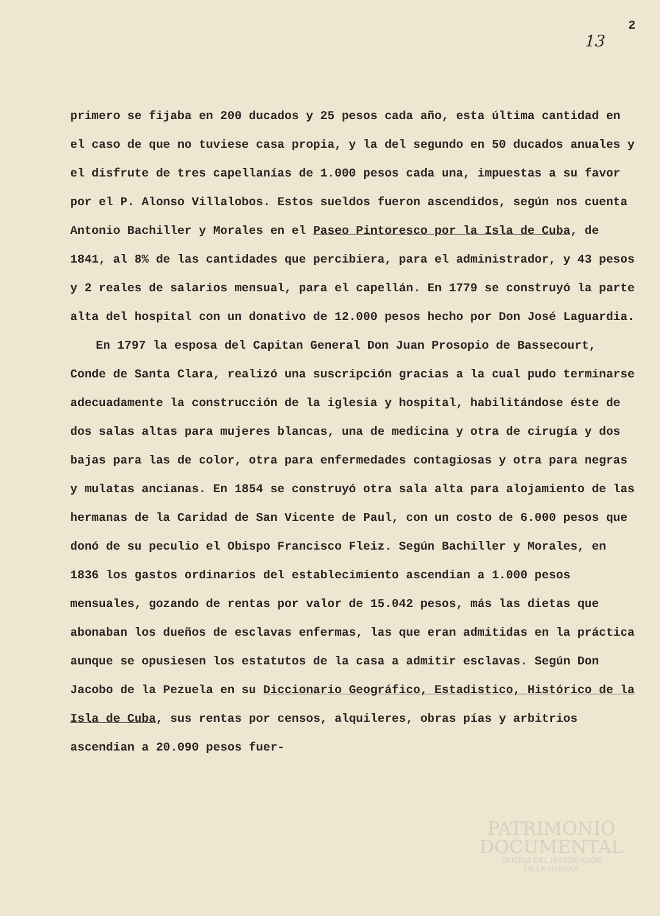13 2
primero se fijaba en 200 ducados y 25 pesos cada año, esta última cantidad en el caso de que no tuviese casa propia, y la del segundo en 50 ducados anuales y el disfrute de tres capellanías de 1.000 pesos cada una, impuestas a su favor por el P. Alonso Villalobos. Estos sueldos fueron ascendidos, según nos cuenta Antonio Bachiller y Morales en el Paseo Pintoresco por la Isla de Cuba, de 1841, al 8% de las cantidades que percibiera, para el administrador, y 43 pesos y 2 reales de salarios mensual, para el capellán. En 1779 se construyó la parte alta del hospital con un donativo de 12.000 pesos hecho por Don José Laguardia.
En 1797 la esposa del Capitan General Don Juan Prosopio de Bassecourt, Conde de Santa Clara, realizó una suscripción gracias a la cual pudo terminarse adecuadamente la construcción de la iglesia y hospital, habilitándose éste de dos salas altas para mujeres blancas, una de medicina y otra de cirugía y dos bajas para las de color, otra para enfermedades contagiosas y otra para negras y mulatas ancianas. En 1854 se construyó otra sala alta para alojamiento de las hermanas de la Caridad de San Vicente de Paul, con un costo de 6.000 pesos que donó de su peculio el Obispo Francisco Fleiz. Según Bachiller y Morales, en 1836 los gastos ordinarios del establecimiento ascendian a 1.000 pesos mensuales, gozando de rentas por valor de 15.042 pesos, más las dietas que abonaban los dueños de esclavas enfermas, las que eran admitidas en la práctica aunque se opusiesen los estatutos de la casa a admitir esclavas. Según Don Jacobo de la Pezuela en su Diccionario Geográfico, Estadistico, Histórico de la Isla de Cuba, sus rentas por censos, alquileres, obras pías y arbitrios ascendian a 20.090 pesos fuer-
PATRIMONIO
DOCUMENTAL
OFICINA DEL HISTORIADOR
DE LA HABANA